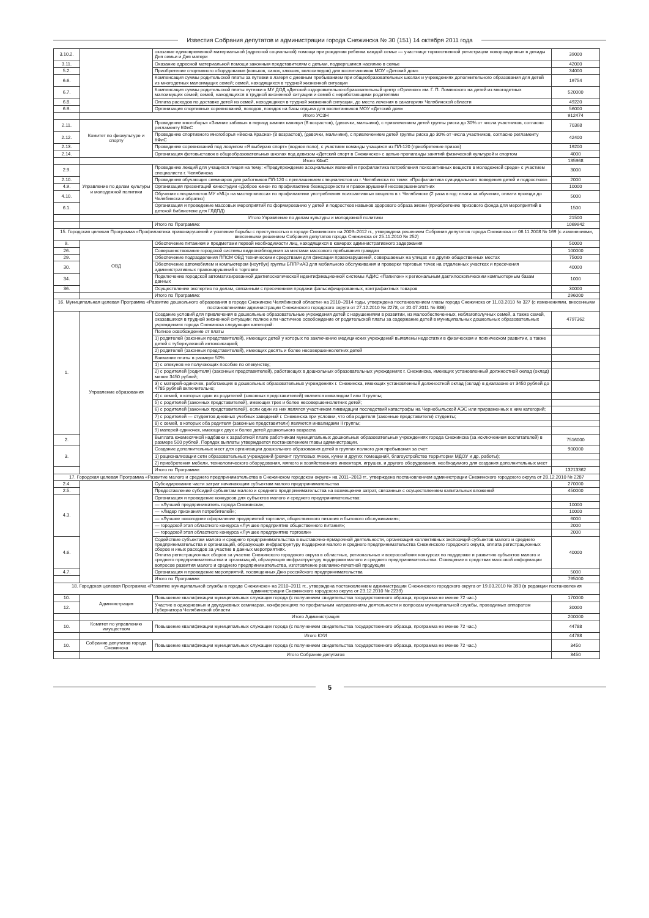Известия Собрания депутатов и администрации города Снежинска № 30 (151) 14 октября 2011 года
| 3.10.2. | | оказание единовременной материальной (адресной социальной) помощи при рождении ребенка каждой семье — участнице торжественной регистрации новорожденных в декады Дня семьи и Дня матери | 39000 |
| 3.11. | | Оказание адресной материальной помощи законным представителям с детьми, подвергшимся насилию в семье | 42000 |
| 5.2. | | Приобретение спортивного оборудования (коньков, санок, клюшек, велосипедов) для воспитанников МОУ «Детский дом» | 34000 |
| 6.6. | | Компенсация суммы родительской платы за путевки в лагеря с дневным пребыванием при общеобразовательных школах и учреждениях дополнительного образования для детей из многодетных малоимущих семей; семей, находящихся в трудной жизненной ситуации | 19754 |
| 6.7. | | Компенсация суммы родительской платы путевки в МУ ДОД «Детский оздоровительно-образовательный центр «Орленок» им. Г. П. Ломинского на детей из многодетных малоимущих семей; семей, находящихся в трудной жизненной ситуации и семей с неработающими родителями | 520000 |
| 6.8. | | Оплата расходов по доставке детей из семей, находящихся в трудной жизненной ситуации, до места лечения в санаториях Челябинской области | 49220 |
| 6.9. | | Организация спортивных соревнований, походов, поездок на базы отдыха для воспитанников МОУ «Детский дом» | 56000 |
| | Итого УСЗН | | 912474 |
| 2.11. | Комитет по физкультуре и спорту | Проведение многоборья «Зимние забавы» в период зимних каникул (8 возрастов), (девочки, мальчики), с привлечением детей группы риска до 30% от числа участников, согласно регламенту КФиС | 70368 |
| 2.12. | | Проведение спортивного многоборья «Весна Красна» (8 возрастов), (девочки, мальчики), с привлечением детей группы риска до 30% от числа участников, согласно регламенту КФиС | 42400 |
| 2.13. | | Проведение соревнований под лозунгом «Я выбираю спорт» (водное поло), с участием команды учащихся из ПЛ-120 (приобретение призов) | 19200 |
| 2.14. | | Организация фотовыставок в общеобразовательных школах под девизом «Детский спорт в Снежинске» с целью пропаганды занятий физической культурой и спортом | 4000 |
| | Итого КФиС | | 135968 |
| 2.9. | Управление по делам культуры и молодежной политики | Проведение лекций для учащихся лицея на тему: «Предупреждение асоциальных явлений и профилактика потребления психоактивных веществ в молодежной среде» с участием специалиста г. Челябинска | 3000 |
| 2.10. | | Проведения обучающих семинаров для работников ПЛ-120 с приглашением специалистов из г. Челябинска по теме: «Профилактика суицидального поведения детей и подростков» | 2000 |
| 4.9. | | Организация презентаций киностудии «Доброе кино» по профилактике безнадзорности и правонарушений несовершеннолетних | 10000 |
| 4.10. | | Обучение специалистов МУ «МЦ» на мастер-классах по профилактике употребления психоактивных веществ в г. Челябинске (2 раза в год: плата за обучение, оплата проезда до Челябинска и обратно) | 5000 |
| 6.1. | | Организация и проведение массовых мероприятий по формированию у детей и подростков навыков здорового образа жизни (приобретение призового фонда для мероприятий в детской библиотеке для ГЛДПД) | 1500 |
| | Итого Управление по делам культуры и молодежной политики | | 21500 |
| | | Итого по Программе: | 1069942 |
| 15. Городская целевая Программа «Профилактика правонарушений и усиление борьбы с преступностью в городе Снежинске» на 2009–2012 гг., утверждена решением Собрания депутатов города Снежинска от 06.11.2008 № 169 (с изменениями, внесенными решением Собрания депутатов города Снежинска от 25.11.2010 № 252) | | | |
| 9. | ОВД | Обеспечение питанием и предметами первой необходимости лиц, находящихся в камерах административного задержания | 50000 |
| 26. | | Совершенствование городской системы видеонаблюдения за местами массового пребывания граждан | 100000 |
| 29. | | Обеспечение подразделения ППСМ ОВД техническими средствами для фиксации правонарушений, совершаемых на улицах и в других общественных местах | 75000 |
| 30. | | Обеспечение автомобилем и компьютером (ноутбук) группы БППРиАЗ для мобильного обслуживания и проверки торговых точек на отдаленных участках и пресечения административных правонарушений в торговле | 40000 |
| 34. | | Подключение городской автоматизированной дактилоскопической идентификационной системы АДИС «Папилон» к региональным дактилоскопическим компьютерным базам данных | 1000 |
| 36. | | Осуществление экспертиз по делам, связанным с пресечением продажи фальсифицированных, контрафактных товаров | 30000 |
| | | Итого по Программе: | 296000 |
| 16. Муниципальная целевая Программа «Развитие дошкольного образования в городе Снежинске Челябинской области» на 2010–2014 годы, утверждена постановлением главы города Снежинска от 11.03.2010 № 327 (с изменениями, внесенными постановлениями администрации Снежинского городского округа от 27.12.2010 № 2278, от 20.07.2011 № 886) | | | |
| 1. | Управление образования | Создание условий для привлечения в дошкольные образовательные учреждения детей с нарушениями в развитии, из малообеспеченных, неблагополучных семей, а также семей, оказавшихся в трудной жизненной ситуации: полное или частичное освобождение от родительской платы за содержание детей в муниципальных дошкольных образовательных учреждениях города Снежинска следующих категорий: | 4797362 |
| | | Полное освобождение от платы | |
| | | 1) родителей (законных представителей), имеющих детей у которых по заключению медицинских учреждений выявлены недостатки в физическом и психическом развитии, а также детей с туберкулезной интоксикацией; | |
| | | 2) родителей (законных представителей), имеющих десять и более несовершеннолетних детей | |
| | | Взимание платы в размере 50% | |
| | | 1) с опекунов не получающих пособие по опекунству; | |
| | | 2) с родителей (родителя) (законных представителей), работающих в дошкольных образовательных учреждениях г. Снежинска, имеющих установленный должностной оклад (оклад) менее 3450 рублей; | |
| | | 3) с матерей-одиночек, работающих в дошкольных образовательных учреждениях г. Снежинска, имеющих установленный должностной оклад (оклад) в диапазоне от 3450 рублей до 4785 рублей включительно; | |
| | | 4) с семей, в которых один из родителей (законных представителей) является инвалидом I или II группы; | |
| | | 5) с родителей (законных представителей), имеющих трех и более несовершеннолетних детей; | |
| | | 6) с родителей (законных представителей), если один из них являлся участником ликвидации последствий катастрофы на Чернобыльской АЭС или приравненных к ним категорий; | |
| | | 7) с родителей — студентов дневных учебных заведений г. Снежинска при условии, что оба родителя (законные представители) студенты; | |
| | | 8) с семей, в которых оба родителя (законные представители) являются инвалидами II группы; | |
| | | 9) матерей-одиночек, имеющих двух и более детей дошкольного возраста | |
| 2. | | Выплата ежемесячной надбавки к заработной плате работникам муниципальных дошкольных образовательных учреждениях города Снежинска (за исключением воспитателей) в размере 500 рублей. Порядок выплаты утверждается постановлением главы администрации. | 7516000 |
| 3. | | Создание дополнительных мест для организации дошкольного образования детей в группах полного дня пребывания за счет: | 900000 |
| | | 1) рационализации сети образовательных учреждений (ремонт групповых ячеек, кухни и других помещений, благоустройство территории МДОУ и др. работы); | |
| | | 2) приобретения мебели, технологического оборудования, мягкого и хозяйственного инвентаря, игрушек, и другого оборудования, необходимого для создания дополнительных мест | |
| | | Итого по Программе: | 13213362 |
| 17. Городская целевая Программа «Развитие малого и среднего предпринимательства в Снежинском городском округе» на 2011–2013 гг., утверждена постановлением администрации Снежинского городского округа от 28.12.2010 № 2287 | | | |
| 2.4. | | Субсидирование части затрат начинающим субъектам малого предпринимательства | 270000 |
| 2.5. | | Предоставление субсидий субъектам малого и среднего предпринимательства на возмещение затрат, связанных с осуществлением капитальных вложений | 450000 |
| 4.3. | | Организация и проведение конкурсов для субъектов малого и среднего предпринимательства: | |
| | | — «Лучший предприниматель города Снежинска»; | 10000 |
| | | — «Лидер признания потребителей»; | 10000 |
| | | — «Лучшее новогоднее оформление предприятий торговли, общественного питания и бытового обслуживания»; | 6000 |
| | | — городской этап областного конкурса «Лучшее предприятие общественного питания»; | 2000 |
| | | — городской этап областного конкурса «Лучшее предприятие торговли» | 2000 |
| 4.6. | | Содействие субъектам малого и среднего предпринимательства в выставочно-ярмарочной деятельности, организация коллективных экспозиций субъектов малого и среднего предпринимательства и организаций, образующих инфраструктуру поддержки малого и среднего предпринимательства Снежинского городского округа, оплата регистрационных сборов и иных расходов за участие в данных мероприятиях. Оплата регистрационных сборов за участие Снежинского городского округа в областных, региональных и всероссийских конкурсах по поддержке и развитию субъектов малого и среднего предпринимательства и организаций, образующих инфраструктуру поддержки малого и среднего предпринимательства. Освещение в средствах массовой информации вопросов развития малого и среднего предпринимательства, изготовление рекламно-печатной продукции | 40000 |
| 4.7. | | Организация и проведение мероприятий, посвященных Дню российского предпринимательства | 5000 |
| | | Итого по Программе: | 795000 |
| 18. Городская целевая Программа «Развитие муниципальной службы в городе Снежинске» на 2010–2011 гг., утверждена постановлением администрации Снежинского городского округа от 19.03.2010 № 393 (в редакции постановления администрации Снежинского городского округа от 23.12.2010 № 2239) | | | |
| 10. | Администрация | Повышение квалификации муниципальных служащих города (с получением свидетельства государственного образца, программа не менее 72 час.) | 170000 |
| 12. | | Участие в однодневных и двухдневных семинарах, конференциях по профильным направлениям деятельности и вопросам муниципальной службы, проводимых аппаратом Губернатора Челябинской области | 30000 |
| | Итого Администрация | | 200000 |
| 10. | Комитет по управлению имуществом | Повышение квалификации муниципальных служащих города (с получением свидетельства государственного образца, программа не менее 72 час.) | 44788 |
| | Итого КУИ | | 44788 |
| 10. | Собрание депутатов города Снежинска | Повышение квалификации муниципальных служащих города (с получением свидетельства государственного образца, программа не менее 72 час.) | 3450 |
| | Итого Собрание депутатов | | 3450 |
5